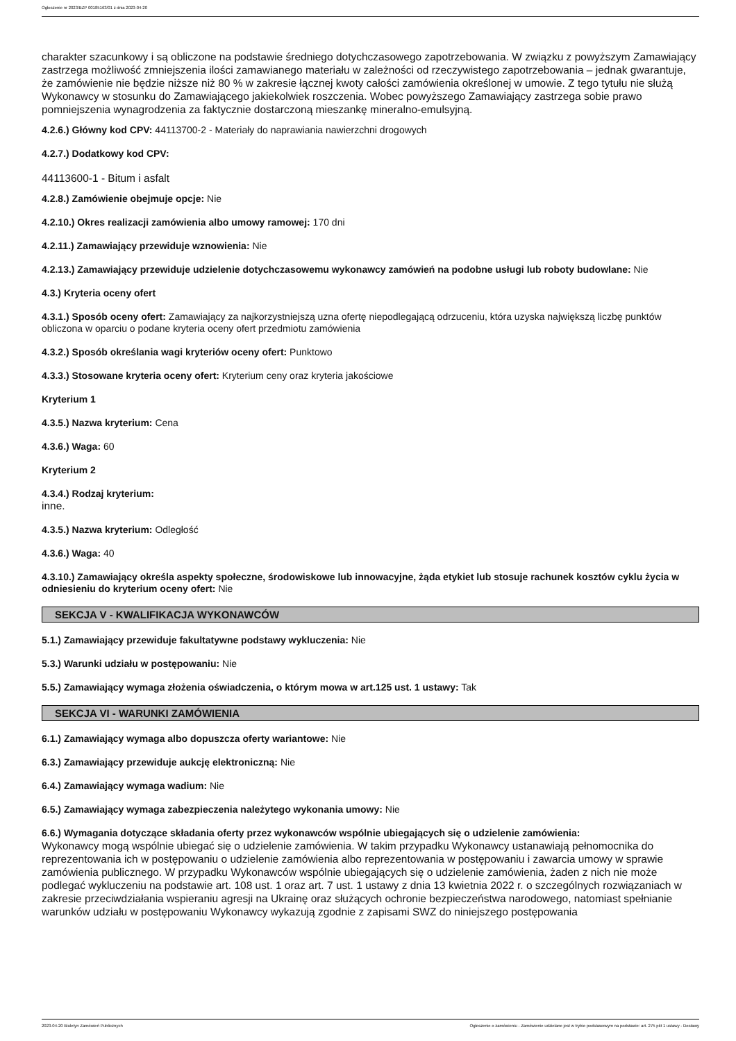Ogłoszenie nr 2023/BZP 00185163/01 z dnia 2023-04-20
charakter szacunkowy i są obliczone na podstawie średniego dotychczasowego zapotrzebowania. W związku z powyższym Zamawiający zastrzega możliwość zmniejszenia ilości zamawianego materiału w zależności od rzeczywistego zapotrzebowania – jednak gwarantuje, że zamówienie nie będzie niższe niż 80 % w zakresie łącznej kwoty całości zamówienia określonej w umowie. Z tego tytułu nie służą Wykonawcy w stosunku do Zamawiającego jakiekolwiek roszczenia. Wobec powyższego Zamawiający zastrzega sobie prawo pomniejszenia wynagrodzenia za faktycznie dostarczoną mieszankę mineralno-emulsyjną.
4.2.6.) Główny kod CPV: 44113700-2 - Materiały do naprawiania nawierzchni drogowych
4.2.7.) Dodatkowy kod CPV:
44113600-1 - Bitum i asfalt
4.2.8.) Zamówienie obejmuje opcje: Nie
4.2.10.) Okres realizacji zamówienia albo umowy ramowej: 170 dni
4.2.11.) Zamawiający przewiduje wznowienia: Nie
4.2.13.) Zamawiający przewiduje udzielenie dotychczasowemu wykonawcy zamówień na podobne usługi lub roboty budowlane: Nie
4.3.) Kryteria oceny ofert
4.3.1.) Sposób oceny ofert: Zamawiający za najkorzystniejszą uzna ofertę niepodlegającą odrzuceniu, która uzyska największą liczbę punktów obliczona w oparciu o podane kryteria oceny ofert przedmiotu zamówienia
4.3.2.) Sposób określania wagi kryteriów oceny ofert: Punktowo
4.3.3.) Stosowane kryteria oceny ofert: Kryterium ceny oraz kryteria jakościowe
Kryterium 1
4.3.5.) Nazwa kryterium: Cena
4.3.6.) Waga: 60
Kryterium 2
4.3.4.) Rodzaj kryterium:
inne.
4.3.5.) Nazwa kryterium: Odległość
4.3.6.) Waga: 40
4.3.10.) Zamawiający określa aspekty społeczne, środowiskowe lub innowacyjne, żąda etykiet lub stosuje rachunek kosztów cyklu życia w odniesieniu do kryterium oceny ofert: Nie
SEKCJA V - KWALIFIKACJA WYKONAWCÓW
5.1.) Zamawiający przewiduje fakultatywne podstawy wykluczenia: Nie
5.3.) Warunki udziału w postępowaniu: Nie
5.5.) Zamawiający wymaga złożenia oświadczenia, o którym mowa w art.125 ust. 1 ustawy: Tak
SEKCJA VI - WARUNKI ZAMÓWIENIA
6.1.) Zamawiający wymaga albo dopuszcza oferty wariantowe: Nie
6.3.) Zamawiający przewiduje aukcję elektroniczną: Nie
6.4.) Zamawiający wymaga wadium: Nie
6.5.) Zamawiający wymaga zabezpieczenia należytego wykonania umowy: Nie
6.6.) Wymagania dotyczące składania oferty przez wykonawców wspólnie ubiegających się o udzielenie zamówienia:
Wykonawcy mogą wspólnie ubiegać się o udzielenie zamówienia. W takim przypadku Wykonawcy ustanawiają pełnomocnika do reprezentowania ich w postępowaniu o udzielenie zamówienia albo reprezentowania w postępowaniu i zawarcia umowy w sprawie zamówienia publicznego. W przypadku Wykonawców wspólnie ubiegających się o udzielenie zamówienia, żaden z nich nie może podlegać wykluczeniu na podstawie art. 108 ust. 1 oraz art. 7 ust. 1 ustawy z dnia 13 kwietnia 2022 r. o szczególnych rozwiązaniach w zakresie przeciwdziałania wspieraniu agresji na Ukrainę oraz służących ochronie bezpieczeństwa narodowego, natomiast spełnianie warunków udziału w postępowaniu Wykonawcy wykazują zgodnie z zapisami SWZ do niniejszego postępowania
2023-04-20 Biuletyn Zamówień Publicznych Ogłoszenie o zamówieniu - Zamówienie udzielane jest w trybie podstawowym na podstawie: art. 275 pkt 1 ustawy - Dostawy